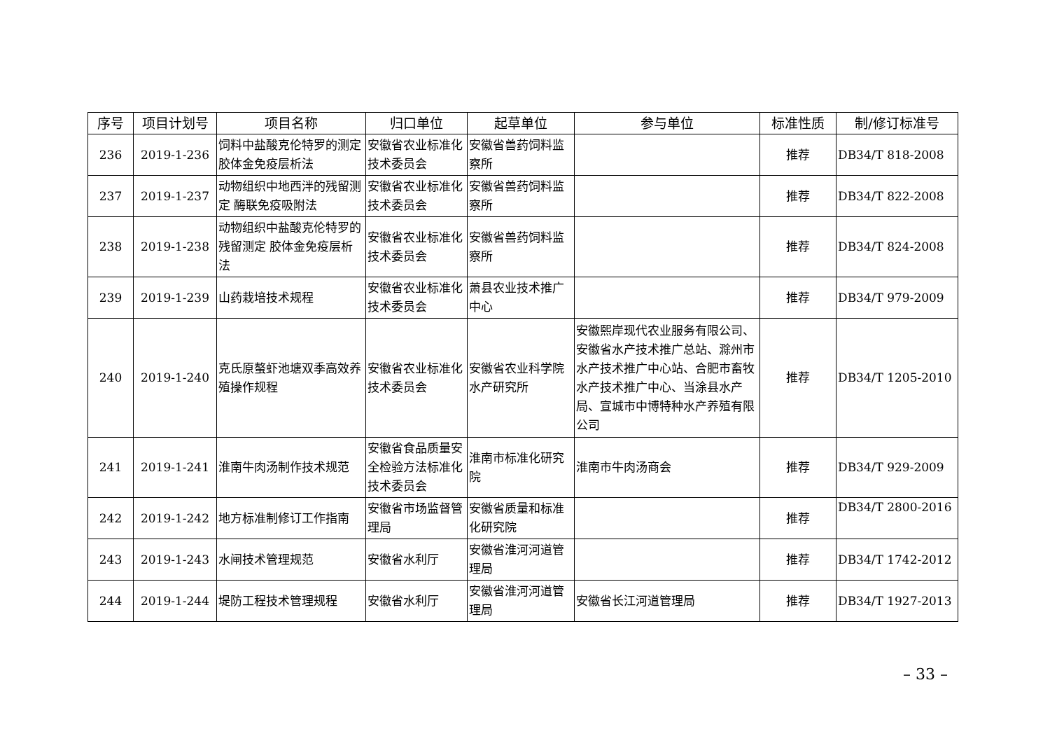| 序号 | 项目计划号 | 项目名称 | 归口单位 | 起草单位 | 参与单位 | 标准性质 | 制/修订标准号 |
| --- | --- | --- | --- | --- | --- | --- | --- |
| 236 | 2019-1-236 | 饲料中盐酸克伦特罗的测定 胶体金免疫层析法 | 安徽省农业标准化技术委员会 | 安徽省兽药饲料监察所 | | 推荐 | DB34/T 818-2008 |
| 237 | 2019-1-237 | 动物组织中地西泮的残留测定 酶联免疫吸附法 | 安徽省农业标准化技术委员会 | 安徽省兽药饲料监察所 | | 推荐 | DB34/T 822-2008 |
| 238 | 2019-1-238 | 动物组织中盐酸克伦特罗的残留测定 胶体金免疫层析法 | 安徽省农业标准化技术委员会 | 安徽省兽药饲料监察所 | | 推荐 | DB34/T 824-2008 |
| 239 | 2019-1-239 | 山药栽培技术规程 | 安徽省农业标准化技术委员会 | 萧县农业技术推广中心 | | 推荐 | DB34/T 979-2009 |
| 240 | 2019-1-240 | 克氏原螯虾池塘双季高效养殖操作规程 | 安徽省农业标准化技术委员会 | 安徽省农业科学院水产研究所 | 安徽熙岸现代农业服务有限公司、安徽省水产技术推广总站、滁州市水产技术推广中心站、合肥市畜牧水产技术推广中心、当涂县水产局、宣城市中博特种水产养殖有限公司 | 推荐 | DB34/T 1205-2010 |
| 241 | 2019-1-241 | 淮南牛肉汤制作技术规范 | 安徽省食品质量安全检验方法标准化技术委员会 | 淮南市标准化研究院 | 淮南市牛肉汤商会 | 推荐 | DB34/T 929-2009 |
| 242 | 2019-1-242 | 地方标准制修订工作指南 | 安徽省市场监督管理局 | 安徽省质量和标准化研究院 | | 推荐 | DB34/T 2800-2016 |
| 243 | 2019-1-243 | 水闸技术管理规范 | 安徽省水利厅 | 安徽省淮河河道管理局 | | 推荐 | DB34/T 1742-2012 |
| 244 | 2019-1-244 | 堤防工程技术管理规程 | 安徽省水利厅 | 安徽省淮河河道管理局 | 安徽省长江河道管理局 | 推荐 | DB34/T 1927-2013 |
– 33 –